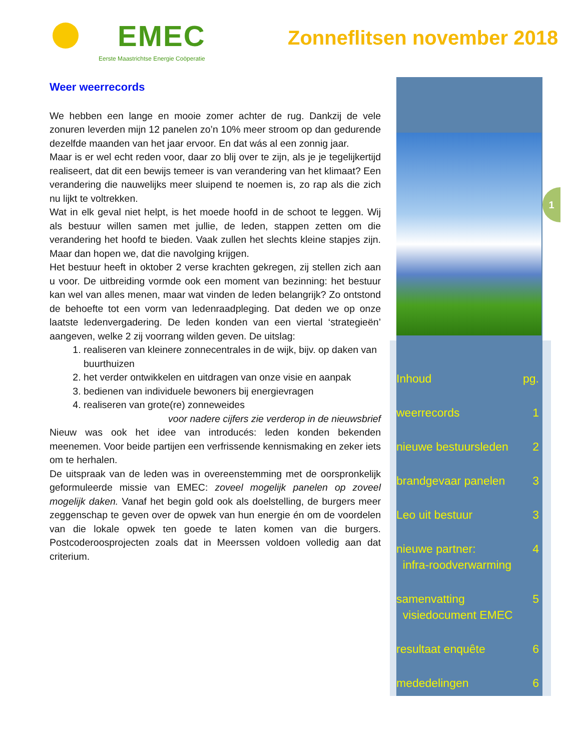EMEC
Eerste Maastrichtse Energie Coöperatie
Zonneflitsen november 2018
Weer weerrecords
We hebben een lange en mooie zomer achter de rug. Dankzij de vele zonuren leverden mijn 12 panelen zo’n 10% meer stroom op dan gedurende dezelfde maanden van het jaar ervoor. En dat wás al een zonnig jaar.
Maar is er wel echt reden voor, daar zo blij over te zijn, als je je tegelijkertijd realiseert, dat dit een bewijs temeer is van verandering van het klimaat? Een verandering die nauwelijks meer sluipend te noemen is, zo rap als die zich nu lijkt te voltrekken.
Wat in elk geval niet helpt, is het moede hoofd in de schoot te leggen. Wij als bestuur willen samen met jullie, de leden, stappen zetten om die verandering het hoofd te bieden. Vaak zullen het slechts kleine stapjes zijn. Maar dan hopen we, dat die navolging krijgen.
Het bestuur heeft in oktober 2 verse krachten gekregen, zij stellen zich aan u voor. De uitbreiding vormde ook een moment van bezinning: het bestuur kan wel van alles menen, maar wat vinden de leden belangrijk? Zo ontstond de behoefte tot een vorm van ledenraadpleging. Dat deden we op onze laatste ledenvergadering. De leden konden van een viertal ‘strategieën’ aangeven, welke 2 zij voorrang wilden geven. De uitslag:
1. realiseren van kleinere zonnecentrales in de wijk, bijv. op daken van buurthuizen
2. het verder ontwikkelen en uitdragen van onze visie en aanpak
3. bedienen van individuele bewoners bij energievragen
4. realiseren van grote(re) zonneweides
voor nadere cijfers zie verderop in de nieuwsbrief
Nieuw was ook het idee van introducés: leden konden bekenden meenemen. Voor beide partijen een verfrissende kennismaking en zeker iets om te herhalen.
De uitspraak van de leden was in overeenstemming met de oorspronkelijk geformuleerde missie van EMEC: zoveel mogelijk panelen op zoveel mogelijk daken. Vanaf het begin gold ook als doelstelling, de burgers meer zeggenschap te geven over de opwek van hun energie én om de voordelen van die lokale opwek ten goede te laten komen van die burgers. Postcoderoosprojecten zoals dat in Meerssen voldoen volledig aan dat criterium.
1
Inhoud pg.
weerrecords 1
nieuwe bestuursleden 2
brandgevaar panelen 3
Leo uit bestuur 3
nieuwe partner:
infra-roodverwarming 4
samenvatting
visiedocument EMEC 5
resultaat enquête 6
mededelingen 6